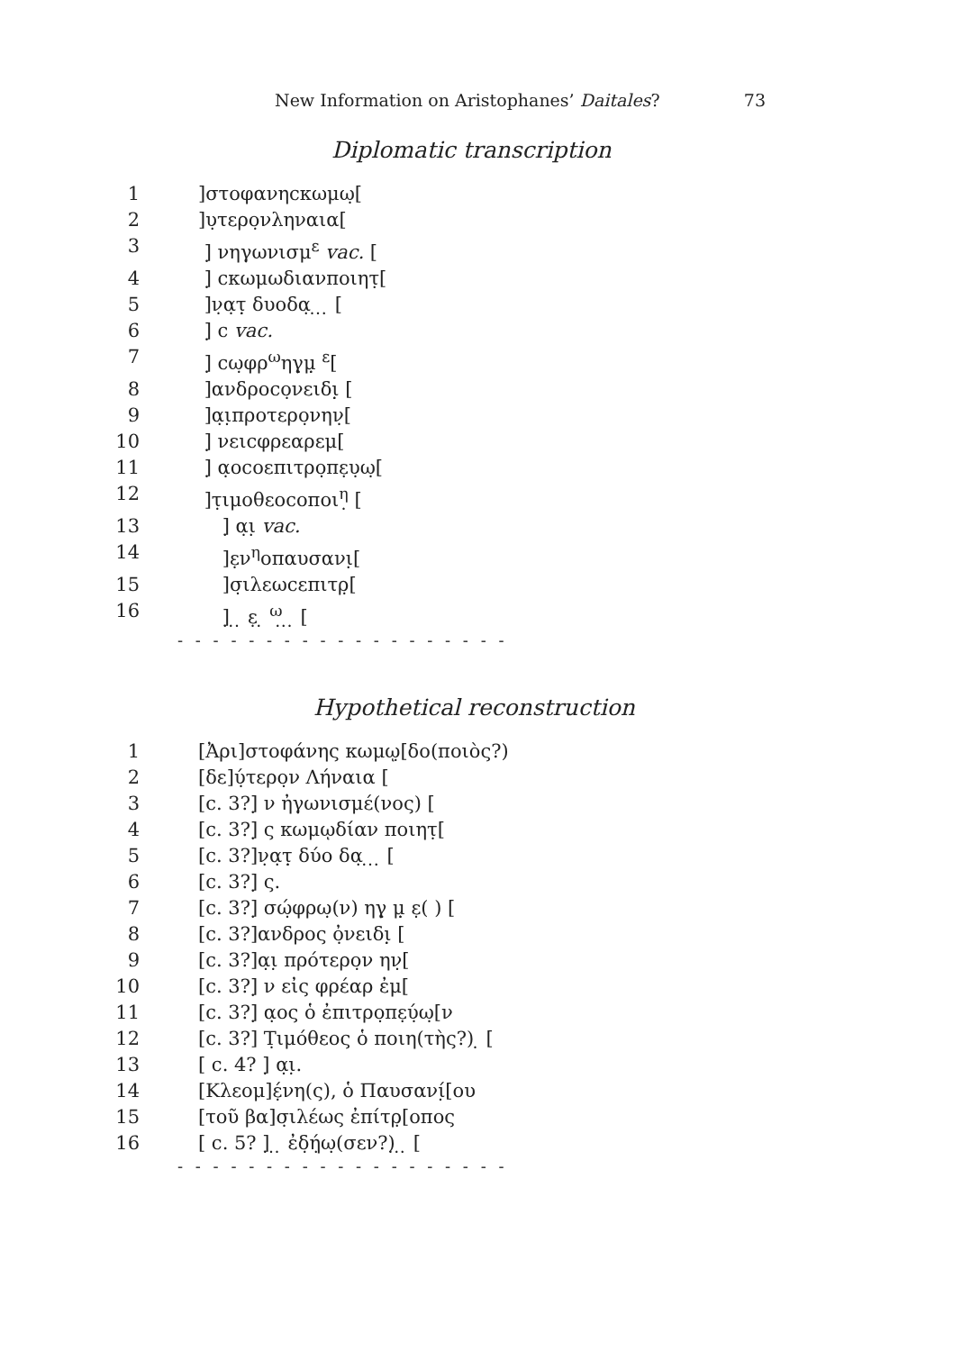New Information on Aristophanes’ Daitales? 73
Diplomatic transcription
1]στοφανηϲκωμω̣[
2]υ̣τερο̣νληναια[
3 ]̣ νηγωνισμ<sup>ε</sup> vac. [
4 ]̣ ϲκωμωδιανποιητ̣[
5 ]ν̣α̣τ̣̣ δυοδα̣ ̣ ̣ ̣ [
6 ]̣ ϲ vac.
7 ]̣ ϲω̣φρ<sup>ω</sup>ηγ̣μ̣̣ <sup>ε</sup>[
8 ]ανδροϲο̣νειδι̣̣ [
9 ]α̣ι̣προτερο̣νην̣[
10 ]̣ νειϲφρεαρεμ[
11 ]̣ α̣οϲοεπιτρο̣πε̣υ̣ω̣[
12 ]τ̣ιμοθεοϲοποι<sup>η</sup>̣ [
13 ]̣ α̣ι̣ vac.
14 ]ε̣ν<sup>η</sup>οπαυσανι̣[
15 ]σ̣ιλεωϲεπιτρ̣[
16 ]̣ ̣ ̣ ε̣ ̣ <sup>ω</sup>̣ ̣ ̣ [
- - - - - - - - - - - - - - - - - - -
Hypothetical reconstruction
1 [Ἀρι]στοφάνης κωμῳ̣[δο(ποιὸς?)
2 [δε]ύ̣τερο̣ν Λήναια [
3 [c. 3?]̣ ν ἠγωνισμέ(νος) [
4 [c. 3?]̣ ς κωμῳδίαν ποιητ̣[
5 [c. 3?]ν̣α̣τ̣̣ δύο δα̣ ̣ ̣ ̣ [
6 [c. 3?]̣ ς.
7 [c. 3?]̣ σώ̣φρω̣(ν) ηγ̣ μ̣̣ ε̣( ) [
8 [c. 3?]ανδρος ὀ̣νειδι̣̣ [
9 [c. 3?]α̣ι̣ πρότερο̣ν ην̣[
10 [c. 3?]̣ ν εἰς φρέαρ ἐμ[
11 [c. 3?]̣ α̣ος ὁ ἐπιτρο̣πε̣ύ̣ω̣[ν
12 [c. 3?] Τ̣ιμόθεος ὁ ποιη(τὴς?) ̣ [
13 [ c. 4? ]̣ α̣ι̣.
14 [Κλεομ]έ̣νη(ς), ὁ Παυσανί̣[ου
15 [τοῦ βα]σ̣ιλέως ἐπίτρ̣[οπος
16 [ c. 5? ]̣ ̣ ̣ ἐδ̣ή̣ω̣(σεν?)̣ ̣ ̣ [
- - - - - - - - - - - - - - - - - - -